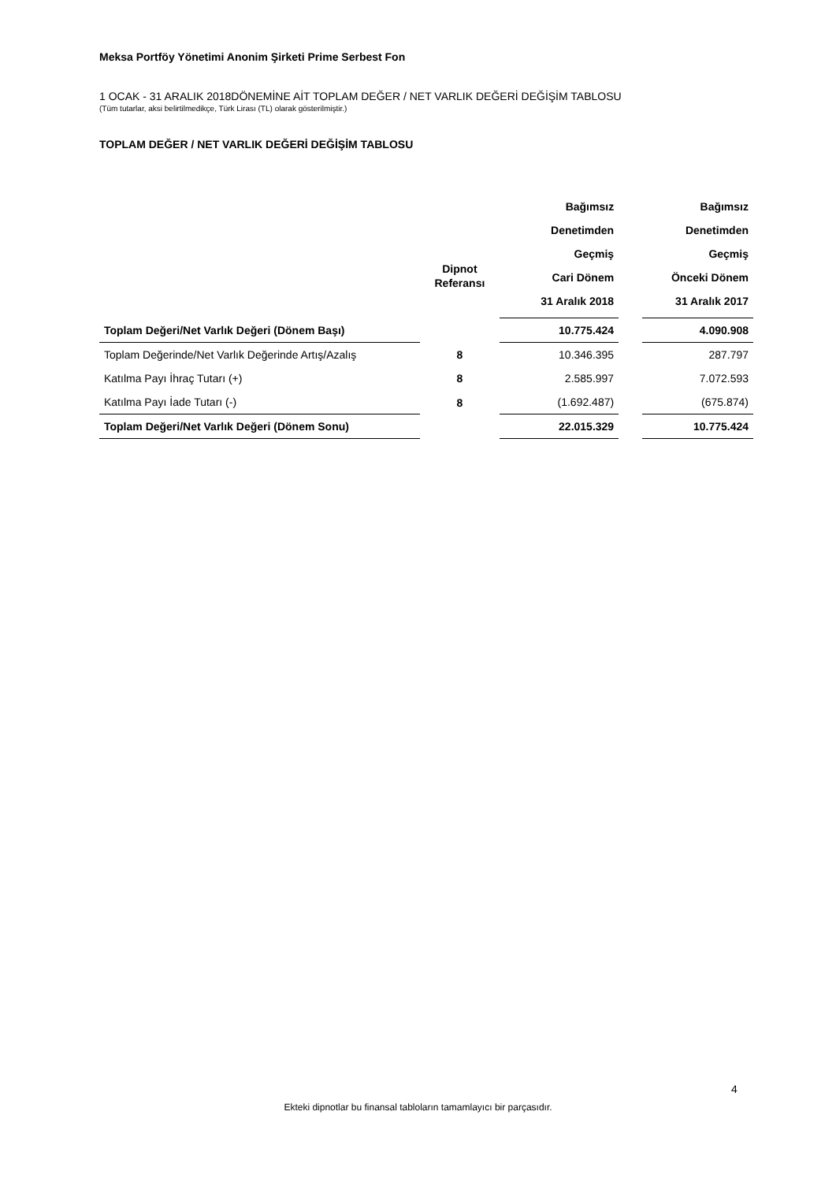Meksa Portföy Yönetimi Anonim Şirketi Prime Serbest Fon
1 OCAK - 31 ARALIK 2018DÖNEMİNE AİT TOPLAM DEĞER / NET VARLIK DEĞERİ DEĞİŞİM TABLOSU
(Tüm tutarlar, aksi belirtilmedikçe, Türk Lirası (TL) olarak gösterilmiştir.)
TOPLAM DEĞER / NET VARLIK DEĞERİ DEĞİŞİM TABLOSU
| | Dipnot Referansı | Bağımsız Denetimden Geçmiş Cari Dönem 31 Aralık 2018 | | Bağımsız Denetimden Geçmiş Önceki Dönem 31 Aralık 2017 |
| --- | --- | --- | --- | --- |
| Toplam Değeri/Net Varlık Değeri (Dönem Başı) | | 10.775.424 | | 4.090.908 |
| Toplam Değerinde/Net Varlık Değerinde Artış/Azalış | 8 | 10.346.395 | | 287.797 |
| Katılma Payı İhraç Tutarı (+) | 8 | 2.585.997 | | 7.072.593 |
| Katılma Payı İade Tutarı (-) | 8 | (1.692.487) | | (675.874) |
| Toplam Değeri/Net Varlık Değeri (Dönem Sonu) | | 22.015.329 | | 10.775.424 |
4
Ekteki dipnotlar bu finansal tabloların tamamlayıcı bir parçasıdır.